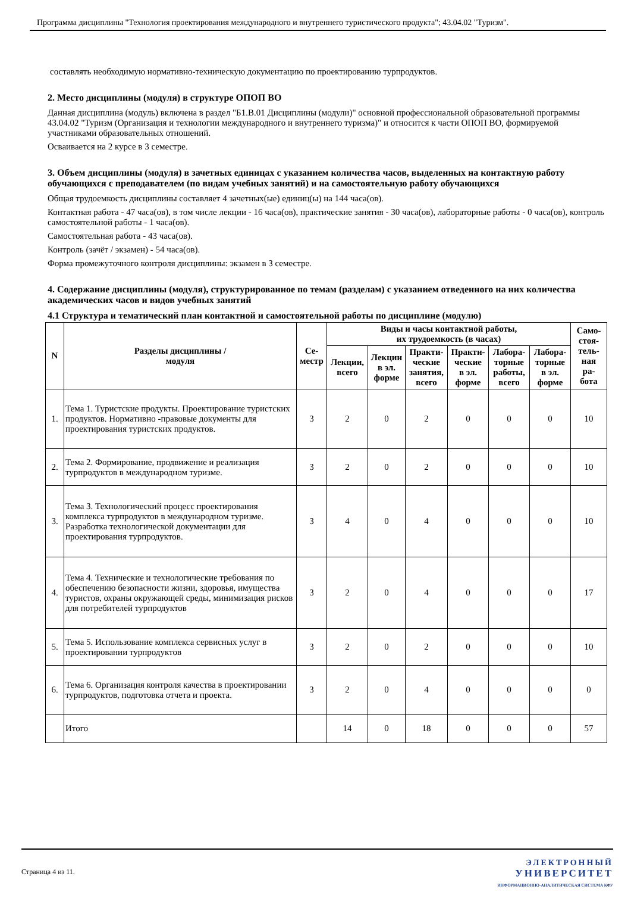Программа дисциплины "Технология проектирования международного и внутреннего туристического продукта"; 43.04.02 "Туризм".
составлять необходимую нормативно-техническую документацию по проектированию турпродуктов.
2. Место дисциплины (модуля) в структуре ОПОП ВО
Данная дисциплина (модуль) включена в раздел "Б1.В.01 Дисциплины (модули)" основной профессиональной образовательной программы 43.04.02 "Туризм (Организация и технологии международного и внутреннего туризма)" и относится к части ОПОП ВО, формируемой участниками образовательных отношений.
Осваивается на 2 курсе в 3 семестре.
3. Объем дисциплины (модуля) в зачетных единицах с указанием количества часов, выделенных на контактную работу обучающихся с преподавателем (по видам учебных занятий) и на самостоятельную работу обучающихся
Общая трудоемкость дисциплины составляет 4 зачетных(ые) единиц(ы) на 144 часа(ов).
Контактная работа - 47 часа(ов), в том числе лекции - 16 часа(ов), практические занятия - 30 часа(ов), лабораторные работы - 0 часа(ов), контроль самостоятельной работы - 1 часа(ов).
Самостоятельная работа - 43 часа(ов).
Контроль (зачёт / экзамен) - 54 часа(ов).
Форма промежуточного контроля дисциплины: экзамен в 3 семестре.
4. Содержание дисциплины (модуля), структурированное по темам (разделам) с указанием отведенного на них количества академических часов и видов учебных занятий
4.1 Структура и тематический план контактной и самостоятельной работы по дисциплине (модулю)
| N | Разделы дисциплины / модуля | Се- местр | Виды и часы контактной работы, их трудоемкость (в часах) | | | | | | Само- стоя- тель- ная ра- бота |
| --- | --- | --- | --- | --- | --- | --- | --- | --- | --- |
| | | | Лекции, всего | Лекции в эл. форме | Практи- ческие занятия, всего | Практи- ческие в эл. форме | Лабора- торные работы, всего | Лабора- торные в эл. форме | |
| 1. | Тема 1. Туристские продукты. Проектирование туристских продуктов. Нормативно -правовые документы для проектирования туристских продуктов. | 3 | 2 | 0 | 2 | 0 | 0 | 0 | 10 |
| 2. | Тема 2. Формирование, продвижение и реализация турпродуктов в международном туризме. | 3 | 2 | 0 | 2 | 0 | 0 | 0 | 10 |
| 3. | Тема 3. Технологический процесс проектирования комплекса турпродуктов в международном туризме. Разработка технологической документации для проектирования турпродуктов. | 3 | 4 | 0 | 4 | 0 | 0 | 0 | 10 |
| 4. | Тема 4. Технические и технологические требования по обеспечению безопасности жизни, здоровья, имущества туристов, охраны окружающей среды, минимизация рисков для потребителей турпродуктов | 3 | 2 | 0 | 4 | 0 | 0 | 0 | 17 |
| 5. | Тема 5. Использование комплекса сервисных услуг в проектировании турпродуктов | 3 | 2 | 0 | 2 | 0 | 0 | 0 | 10 |
| 6. | Тема 6. Организация контроля качества в проектировании турпродуктов, подготовка отчета и проекта. | 3 | 2 | 0 | 4 | 0 | 0 | 0 | 0 |
| | Итого | | 14 | 0 | 18 | 0 | 0 | 0 | 57 |
Страница 4 из 11.
ЭЛЕКТРОННЫЙ
УНИВЕРСИТЕТ
ИНФОРМАЦИОННО-АНАЛИТИЧЕСКАЯ СИСТЕМА КФУ